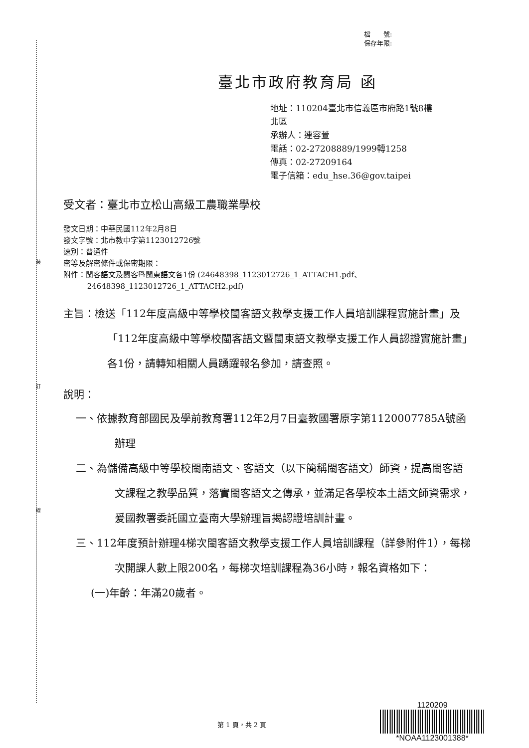裝
訂
線
檔　　號:
保存年限:
臺北市政府教育局 函
地址：110204臺北市信義區市府路1號8樓
北區
承辦人：連容萱
電話：02-27208889/1999轉1258
傳真：02-27209164
電子信箱：edu_hse.36@gov.taipei
受文者：臺北市立松山高級工農職業學校
發文日期：中華民國112年2月8日
發文字號：北市教中字第1123012726號
速別：普通件
密等及解密條件或保密期限：
附件：閩客語文及閩客暨閩東語文各1份 (24648398_1123012726_1_ATTACH1.pdf、
24648398_1123012726_1_ATTACH2.pdf)
主旨：檢送「112年度高級中等學校閩客語文教學支援工作人員培訓課程實施計畫」及「112年度高級中等學校閩客語文暨閩東語文教學支援工作人員認證實施計畫」各1份，請轉知相關人員踴躍報名參加，請查照。
說明：
一、依據教育部國民及學前教育署112年2月7日臺教國署原字第1120007785A號函辦理
二、為儲備高級中等學校閩南語文、客語文（以下簡稱閩客語文）師資，提高閩客語文課程之教學品質，落實閩客語文之傳承，並滿足各學校本土語文師資需求，爰國教署委託國立臺南大學辦理旨揭認證培訓計畫。
三、112年度預計辦理4梯次閩客語文教學支援工作人員培訓課程（詳參附件1），每梯次開課人數上限200名，每梯次培訓課程為36小時，報名資格如下：
(一)年齡：年滿20歲者。
1120209
*NOAA1123001388*
第 1 頁，共 2 頁